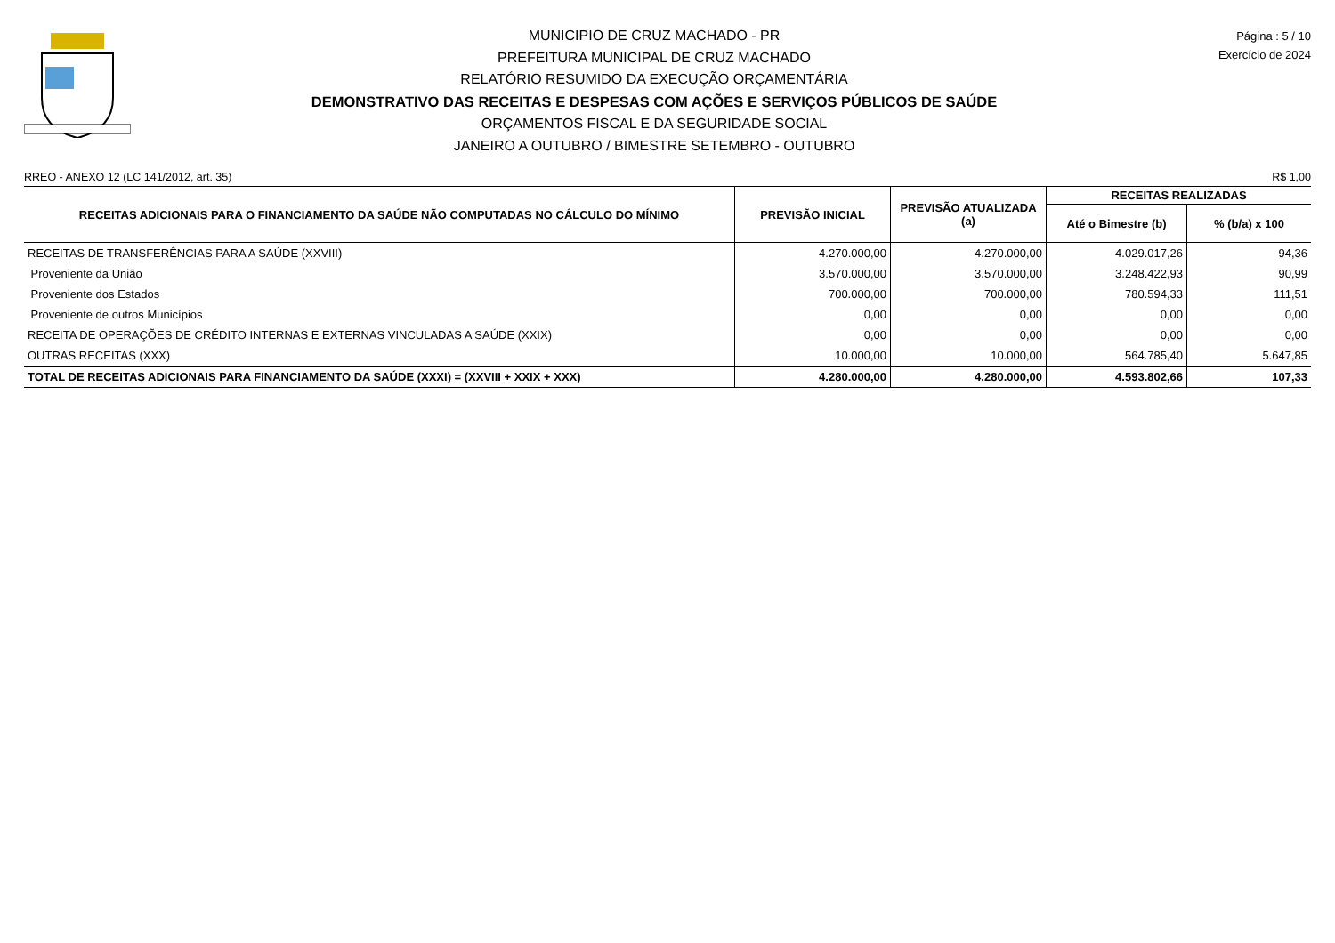MUNICIPIO DE CRUZ MACHADO - PR
PREFEITURA MUNICIPAL DE CRUZ MACHADO
RELATÓRIO RESUMIDO DA EXECUÇÃO ORÇAMENTÁRIA
DEMONSTRATIVO DAS RECEITAS E DESPESAS COM AÇÕES E SERVIÇOS PÚBLICOS DE SAÚDE
ORÇAMENTOS FISCAL E DA SEGURIDADE SOCIAL
JANEIRO A OUTUBRO / BIMESTRE SETEMBRO - OUTUBRO
Página : 5 / 10
Exercício de 2024
RREO - ANEXO 12 (LC 141/2012, art. 35) R$ 1,00
| RECEITAS ADICIONAIS PARA O FINANCIAMENTO DA SAÚDE NÃO COMPUTADAS NO CÁLCULO DO MÍNIMO | PREVISÃO INICIAL | PREVISÃO ATUALIZADA (a) | RECEITAS REALIZADAS | |
| --- | --- | --- | --- | --- |
| | | | Até o Bimestre (b) | % (b/a) x 100 |
| RECEITAS DE TRANSFERÊNCIAS PARA A SAÚDE (XXVIII) | 4.270.000,00 | 4.270.000,00 | 4.029.017,26 | 94,36 |
| Proveniente da União | 3.570.000,00 | 3.570.000,00 | 3.248.422,93 | 90,99 |
| Proveniente dos Estados | 700.000,00 | 700.000,00 | 780.594,33 | 111,51 |
| Proveniente de outros Municípios | 0,00 | 0,00 | 0,00 | 0,00 |
| RECEITA DE OPERAÇÕES DE CRÉDITO INTERNAS E EXTERNAS VINCULADAS A SAÚDE (XXIX) | 0,00 | 0,00 | 0,00 | 0,00 |
| OUTRAS RECEITAS (XXX) | 10.000,00 | 10.000,00 | 564.785,40 | 5.647,85 |
| TOTAL DE RECEITAS ADICIONAIS PARA FINANCIAMENTO DA SAÚDE (XXXI) = (XXVIII + XXIX + XXX) | 4.280.000,00 | 4.280.000,00 | 4.593.802,66 | 107,33 |